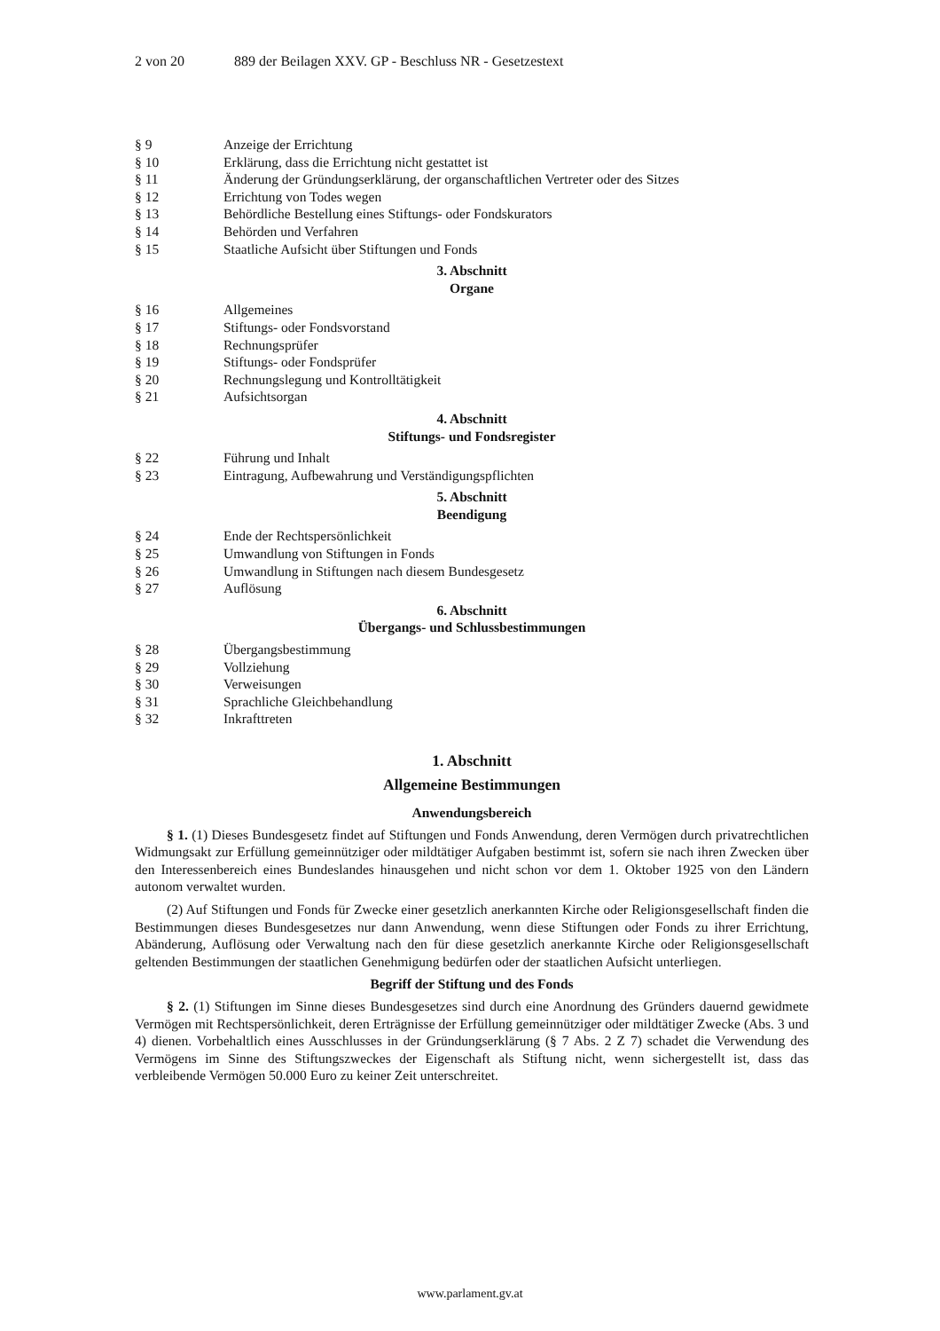2 von 20 889 der Beilagen XXV. GP - Beschluss NR - Gesetzestext
§ 9 Anzeige der Errichtung
§ 10 Erklärung, dass die Errichtung nicht gestattet ist
§ 11 Änderung der Gründungserklärung, der organschaftlichen Vertreter oder des Sitzes
§ 12 Errichtung von Todes wegen
§ 13 Behördliche Bestellung eines Stiftungs- oder Fondskurators
§ 14 Behörden und Verfahren
§ 15 Staatliche Aufsicht über Stiftungen und Fonds
3. Abschnitt
Organe
§ 16 Allgemeines
§ 17 Stiftungs- oder Fondsvorstand
§ 18 Rechnungsprüfer
§ 19 Stiftungs- oder Fondsprüfer
§ 20 Rechnungslegung und Kontrolltätigkeit
§ 21 Aufsichtsorgan
4. Abschnitt
Stiftungs- und Fondsregister
§ 22 Führung und Inhalt
§ 23 Eintragung, Aufbewahrung und Verständigungspflichten
5. Abschnitt
Beendigung
§ 24 Ende der Rechtspersönlichkeit
§ 25 Umwandlung von Stiftungen in Fonds
§ 26 Umwandlung in Stiftungen nach diesem Bundesgesetz
§ 27 Auflösung
6. Abschnitt
Übergangs- und Schlussbestimmungen
§ 28 Übergangsbestimmung
§ 29 Vollziehung
§ 30 Verweisungen
§ 31 Sprachliche Gleichbehandlung
§ 32 Inkrafttreten
1. Abschnitt
Allgemeine Bestimmungen
Anwendungsbereich
§ 1. (1) Dieses Bundesgesetz findet auf Stiftungen und Fonds Anwendung, deren Vermögen durch privatrechtlichen Widmungsakt zur Erfüllung gemeinnütziger oder mildtätiger Aufgaben bestimmt ist, sofern sie nach ihren Zwecken über den Interessenbereich eines Bundeslandes hinausgehen und nicht schon vor dem 1. Oktober 1925 von den Ländern autonom verwaltet wurden.
(2) Auf Stiftungen und Fonds für Zwecke einer gesetzlich anerkannten Kirche oder Religionsgesellschaft finden die Bestimmungen dieses Bundesgesetzes nur dann Anwendung, wenn diese Stiftungen oder Fonds zu ihrer Errichtung, Abänderung, Auflösung oder Verwaltung nach den für diese gesetzlich anerkannte Kirche oder Religionsgesellschaft geltenden Bestimmungen der staatlichen Genehmigung bedürfen oder der staatlichen Aufsicht unterliegen.
Begriff der Stiftung und des Fonds
§ 2. (1) Stiftungen im Sinne dieses Bundesgesetzes sind durch eine Anordnung des Gründers dauernd gewidmete Vermögen mit Rechtspersönlichkeit, deren Erträgnisse der Erfüllung gemeinnütziger oder mildtätiger Zwecke (Abs. 3 und 4) dienen. Vorbehaltlich eines Ausschlusses in der Gründungserklärung (§ 7 Abs. 2 Z 7) schadet die Verwendung des Vermögens im Sinne des Stiftungszweckes der Eigenschaft als Stiftung nicht, wenn sichergestellt ist, dass das verbleibende Vermögen 50.000 Euro zu keiner Zeit unterschreitet.
www.parlament.gv.at